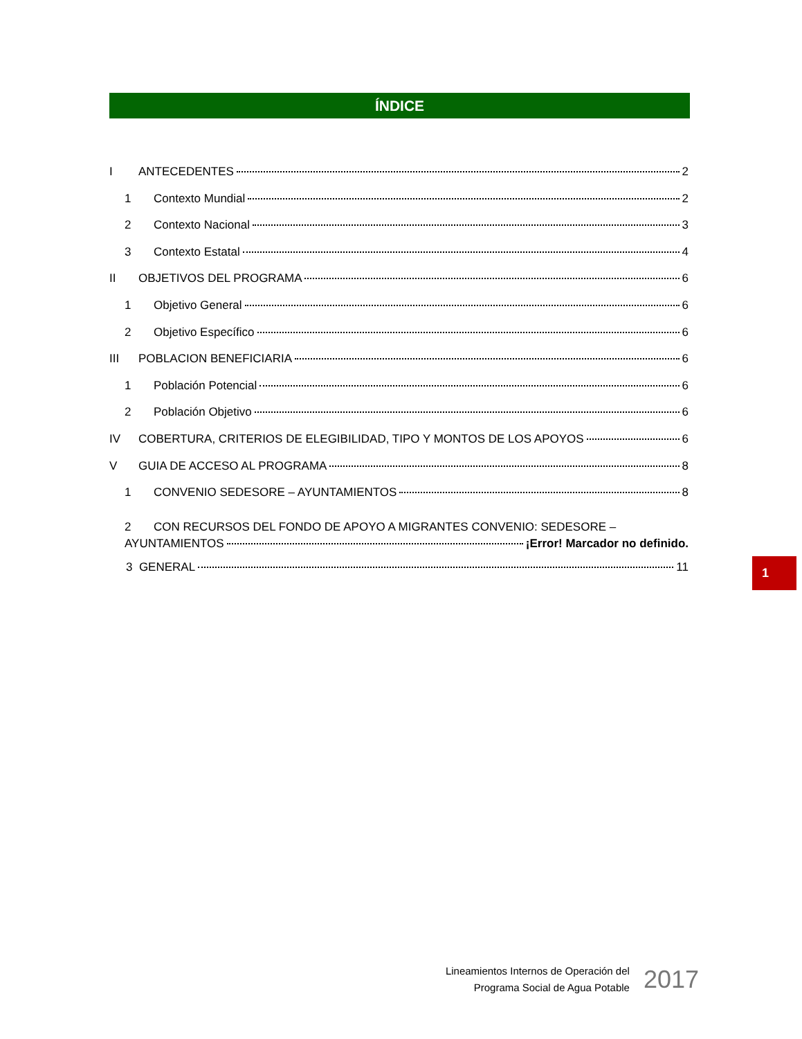ÍNDICE
I ANTECEDENTES 2
1 Contexto Mundial 2
2 Contexto Nacional 3
3 Contexto Estatal 4
II OBJETIVOS DEL PROGRAMA 6
1 Objetivo General 6
2 Objetivo Específico 6
III POBLACION BENEFICIARIA 6
1 Población Potencial 6
2 Población Objetivo 6
IV COBERTURA, CRITERIOS DE ELEGIBILIDAD, TIPO Y MONTOS DE LOS APOYOS 6
V GUIA DE ACCESO AL PROGRAMA 8
1 CONVENIO SEDESORE – AYUNTAMIENTOS 8
2 CON RECURSOS DEL FONDO DE APOYO A MIGRANTES CONVENIO: SEDESORE –
AYUNTAMIENTOS ¡Error! Marcador no definido.
3 GENERAL 11
1
Lineamientos Internos de Operación del
Programa Social de Agua Potable
2017